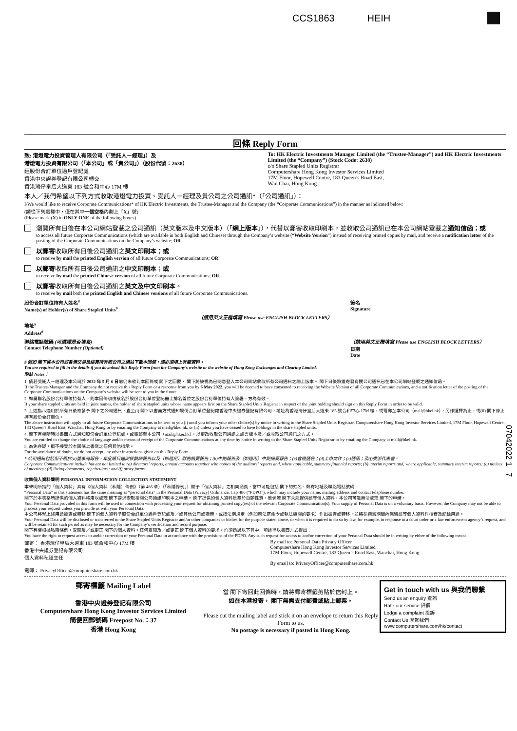CCS1863 HEIH
回條 Reply Form
致: 港燈電力投資管理人有限公司（「受託人－經理」）及
港燈電力投資有限公司（「本公司」或「貴公司」）（股份代號：2638）
經股份合訂單位過戶登記處
香港中央證券登記有限公司轉交
香港灣仔皇后大道東 183 號合和中心 17M 樓
To: HK Electric Investments Manager Limited (the “Trustee-Manager”) and HK Electric Investments Limited (the “Company”) (Stock Code: 2638)
c/o Share Stapled Units Registrar
Computershare Hong Kong Investor Services Limited
17M Floor, Hopewell Centre, 183 Queen’s Road East,
Wan Chai, Hong Kong
本人／我們希望以下列方式收取港燈電力投資、受託人－經理及貴公司之公司通訊*（「公司通訊」）：
I/We would like to receive Corporate Communications* of HK Electric Investments, the Trustee-Manager and the Company (the “Corporate Communications”) in the manner as indicated below:
(請從下列選擇中，僅在其中一個空格內劃上「X」號)
(Please mark (X) in ONLY ONE of the following boxes)
瀏覽所有日後在本公司網站登載之公司通訊（英文版本及中文版本）（「網上版本」），代替以郵寄收取印刷本，並收取公司通訊已在本公司網站登載之通知信函；或
to access all future Corporate Communications (which are available in both English and Chinese) through the Company’s website (“Website Version”) instead of receiving printed copies by mail, and receive a notification letter of the posting of the Corporate Communications on the Company’s website; OR
以郵寄收取所有日後公司通訊之英文印刷本；或
to receive by mail the printed English version of all future Corporate Communications; OR
以郵寄收取所有日後公司通訊之中文印刷本；或
to receive by mail the printed Chinese version of all future Corporate Communications; OR
以郵寄收取所有日後公司通訊之英文及中文印刷本。
to receive by mail both the printed English and Chinese versions of all future Corporate Communications.
股份合訂單位持有人姓名<sup>#</sup>
Name(s) of Holder(s) of Share Stapled Units<sup>#</sup> 簽名
Signature
（請用英文正楷填寫 Please use ENGLISH BLOCK LETTERS）
地址<sup>#</sup>
Address<sup>#</sup>
聯絡電話號碼 (可選擇是否填寫)
Contact Telephone Number (Optional) （請用英文正楷填寫 Please use ENGLISH BLOCK LETTERS）
日期
Date
# 假如 閣下從本公司或香港交易及結算所有限公司之網站下載本回條，請必須填上有關資料。
You are required to fill in the details if you download this Reply Form from the Company’s website or the website of Hong Kong Exchanges and Clearing Limited.
附註 Notes：
1. 倘若受託人－經理及本公司於 2022 年 5 月 6 日前仍未收到本回條或 閣下之回覆， 閣下將被視為已同意登入本公司網站收取所有公司通訊之網上版本。 閣下日後將獲寄發有關公司通訊已在本公司網站登載之通知信函。
If the Trustee-Manager and the Company do not receive this Reply Form or a response from you by 6 May 2022, you will be deemed to have consented to receiving the Website Version of all Corporate Communications, and a notification letter of the posting of the Corporate Communications on the Company’s website will be sent to you in the future.
2. 如屬聯名股份合訂單位持有人，則本回條須由該名於股份合訂單位登記冊上排名首位之股份合訂單位持有人簽署，方為有效。
If your share stapled units are held in joint names, the holder of share stapled units whose name appears first on the Share Stapled Units Register in respect of the joint holding should sign on this Reply Form in order to be valid.
3. 上述指示適用於所有日後寄發予 閣下之公司通訊，直至(i) 閣下以書面方式通知股份合訂單位登記處香港中央證券登記有限公司，地址為香港灣仔皇后大道東 183 號合和中心 17M 樓，或電郵至本公司（mail@hkei.hk），另作選擇為止，或(ii) 閣下停止持有股份合訂單位。
The above instruction will apply to all future Corporate Communications to be sent to you (i) until you inform your other choice(s) by notice in writing to the Share Stapled Units Registrar, Computershare Hong Kong Investor Services Limited, 17M Floor, Hopewell Centre, 183 Queen’s Road East, Wanchai, Hong Kong or by emailing the Company at mail@hkei.hk, or (ii) unless you have ceased to have holdings in the share stapled units.
4. 閣下有權隨時以書面方式通知股份合訂單位登記處，或電郵至本公司（mail@hkei.hk），以更改收取公司通訊之語言版本及／或收取公司通訊之方式。
You are entitled to change the choice of language and/or means of receipt of the Corporate Communications at any time by notice in writing to the Share Stapled Units Registrar or by emailing the Company at mail@hkei.hk.
5. 為免存疑，概不接受於本回條上書寫之任何其他指示。
For the avoidance of doubt, we do not accept any other instructions given on this Reply Form.
* 公司通訊包括但不限於(a)董事局報告、年度賬目連同核數師報告以及（如適用）財務摘要報告；(b)中期報告及（如適用）中期摘要報告；(c)會議通告；(d)上市文件；(e)通函；及(f)委派代表書。
Corporate Communications include but are not limited to (a) directors’ reports, annual accounts together with copies of the auditors’ reports and, where applicable, summary financial reports; (b) interim reports and, where applicable, summary interim reports; (c) notices of meetings; (d) listing documents; (e) circulars; and (f) proxy forms.
收集個人資料聲明 PERSONAL INFORMATION COLLECTION STATEMENT
本聲明所指的「個人資料」具有《個人資料（私隱）條例》（第 486 章）（「私隱條例」）賦予「個人資料」之相同涵義，當中可能包括 閣下的姓名、郵寄地址及聯絡電話號碼。
“Personal Data” in this statement has the same meaning as “personal data” in the Personal Data (Privacy) Ordinance, Cap 486 (“PDPO”), which may include your name, mailing address and contact telephone number.
閣下於本表格所提供的個人資料將用以處理 閣下要求索取相關公司通訊印刷本之申請。 閣下提供的個人資料是基於自願性質，惟倘若 閣下未能提供該等個人資料，本公司可能無法處理 閣下的申請。
Your Personal Data provided in this form will be used in connection with processing your request for obtaining printed copy(ies) of the relevant Corporate Communication(s). Your supply of Personal Data is on a voluntary basis. However, the Company may not be able to process your request unless you provide us with your Personal Data.
本公司將就上述用途披露或轉移 閣下的個人資料予股份合訂單位過戶登記處及／或其他公司或團體，或按法例規定（例如應法庭命令或執法機關的要求）作出披露或轉移，並將在適當期間內保留該等個人資料作核實及記錄用途。
Your Personal Data will be disclosed or transferred to the Share Stapled Units Registrar and/or other companies or bodies for the purpose stated above, or when it is required to do so by law, for example, in response to a court order or a law enforcement agency’s request, and will be retained for such period as may be necessary for the Company’s verification and record purpose.
閣下有權根據私隱條例，查閱及／或更正 閣下的個人資料。任何查閱及／或更正 閣下個人資料的要求，均須透過以下其中一項途徑以書面方式提出：
You have the right to request access to and/or correction of your Personal Data in accordance with the provisions of the PDPO. Any such request for access to and/or correction of your Personal Data should be in writing by either of the following means:
郵寄： 香港灣仔皇后大道東 183 號合和中心 17M 樓
香港中央證券登記有限公司
個人資料私隱主任
電郵： PrivacyOfficer@computershare.com.hk
By mail to: Personal Data Privacy Officer
Computershare Hong Kong Investor Services Limited
17M Floor, Hopewell Centre, 183 Queen’s Road East, Wanchai, Hong Kong
By email to: PrivacyOfficer@computershare.com.hk
郵寄標籤 Mailing Label
香港中央證券登記有限公司
Computershare Hong Kong Investor Services Limited
簡便回郵號碼 Freepost No.：37
香港 Hong Kong
當 閣下寄回此回條時，請將郵寄標籤剪貼於信封上。
如在本港投寄， 閣下無需支付郵費或貼上郵票。
Please cut the mailing label and stick it on an envelope to return this Reply Form to us.
No postage is necessary if posted in Hong Kong.
Get in touch with us 與我們聯繫
Send us an enquiry 查詢
Rate our service 評價
Lodge a complaint 投訴
Contact Us 聯繫我們
www.computershare.com/hk/contact
07042022 1 7